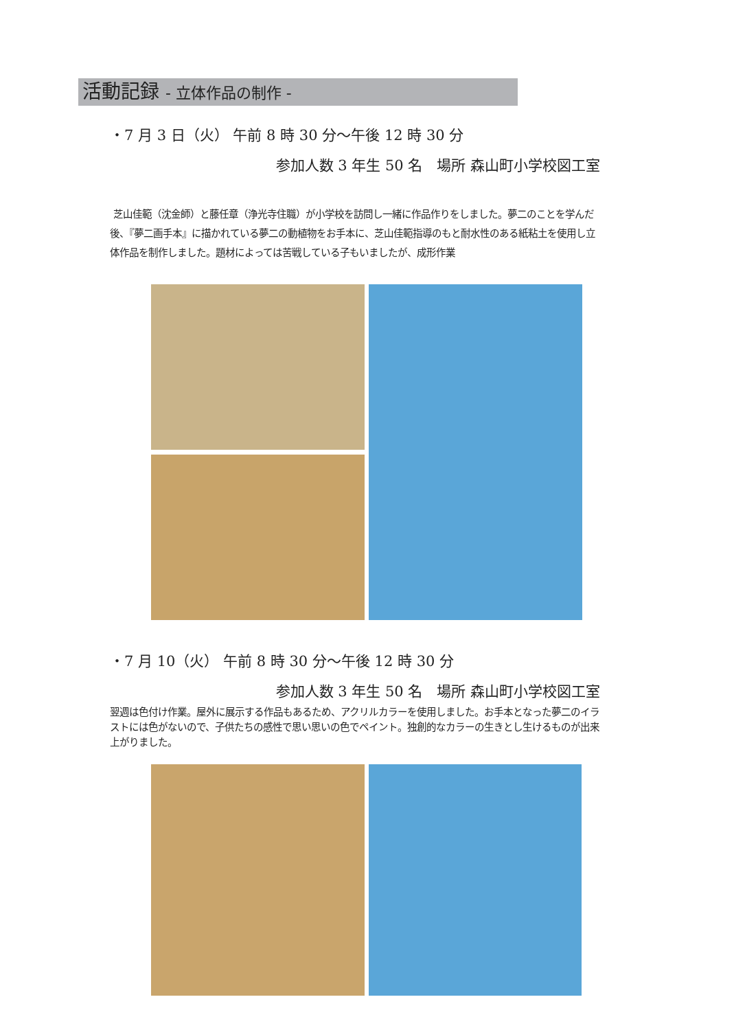活動記録 - 立体作品の制作 -
・7 月 3 日（火） 午前 8 時 30 分〜午後 12 時 30 分
参加人数 3 年生 50 名　場所 森山町小学校図工室
芝山佳範（沈金師）と藤任章（浄光寺住職）が小学校を訪問し一緒に作品作りをしました。夢二のことを学んだ後、『夢二画手本』に描かれている夢二の動植物をお手本に、芝山佳範指導のもと耐水性のある紙粘土を使用し立体作品を制作しました。題材によっては苦戦している子もいましたが、成形作業
・7 月 10（火） 午前 8 時 30 分〜午後 12 時 30 分
参加人数 3 年生 50 名　場所 森山町小学校図工室
翌週は色付け作業。屋外に展示する作品もあるため、アクリルカラーを使用しました。お手本となった夢二のイラストには色がないので、子供たちの感性で思い思いの色でペイント。独創的なカラーの生きとし生けるものが出来上がりました。